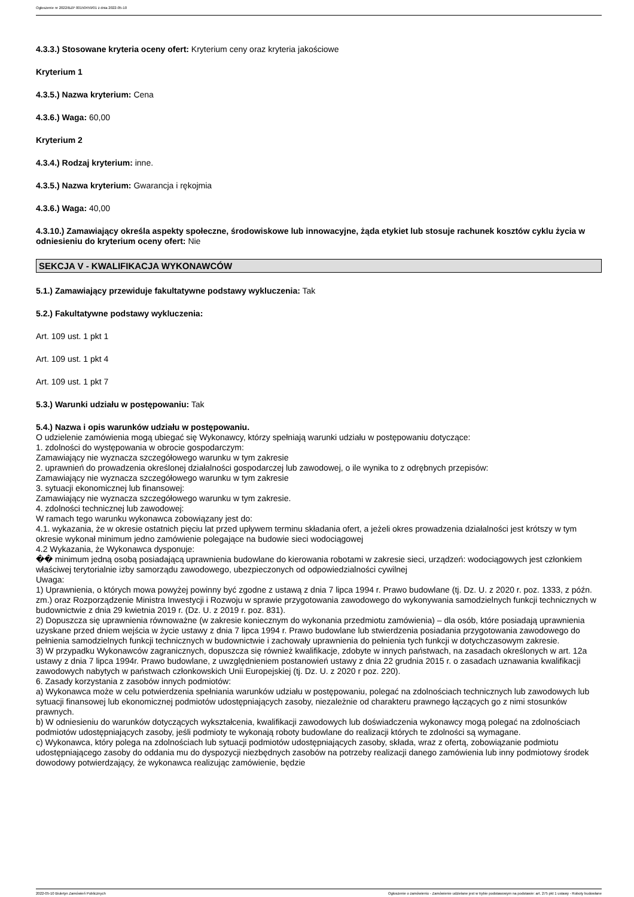Ogłoszenie nr 2022/BZP 00150459/01 z dnia 2022-05-10
4.3.3.) Stosowane kryteria oceny ofert: Kryterium ceny oraz kryteria jakościowe
Kryterium 1
4.3.5.) Nazwa kryterium: Cena
4.3.6.) Waga: 60,00
Kryterium 2
4.3.4.) Rodzaj kryterium: inne.
4.3.5.) Nazwa kryterium: Gwarancja i rękojmia
4.3.6.) Waga: 40,00
4.3.10.) Zamawiający określa aspekty społeczne, środowiskowe lub innowacyjne, żąda etykiet lub stosuje rachunek kosztów cyklu życia w odniesieniu do kryterium oceny ofert: Nie
SEKCJA V - KWALIFIKACJA WYKONAWCÓW
5.1.) Zamawiający przewiduje fakultatywne podstawy wykluczenia: Tak
5.2.) Fakultatywne podstawy wykluczenia:
Art. 109 ust. 1 pkt 1
Art. 109 ust. 1 pkt 4
Art. 109 ust. 1 pkt 7
5.3.) Warunki udziału w postępowaniu: Tak
5.4.) Nazwa i opis warunków udziału w postępowaniu.
O udzielenie zamówienia mogą ubiegać się Wykonawcy, którzy spełniają warunki udziału w postępowaniu dotyczące:
1. zdolności do występowania w obrocie gospodarczym:
Zamawiający nie wyznacza szczegółowego warunku w tym zakresie
2. uprawnień do prowadzenia określonej działalności gospodarczej lub zawodowej, o ile wynika to z odrębnych przepisów:
Zamawiający nie wyznacza szczegółowego warunku w tym zakresie
3. sytuacji ekonomicznej lub finansowej:
Zamawiający nie wyznacza szczegółowego warunku w tym zakresie.
4. zdolności technicznej lub zawodowej:
W ramach tego warunku wykonawca zobowiązany jest do:
4.1. wykazania, że w okresie ostatnich pięciu lat przed upływem terminu składania ofert, a jeżeli okres prowadzenia działalności jest krótszy w tym okresie wykonał minimum jedno zamówienie polegające na budowie sieci wodociągowej
4.2 Wykazania, że Wykonawca dysponuje:
�� minimum jedną osobą posiadającą uprawnienia budowlane do kierowania robotami w zakresie sieci, urządzeń: wodociągowych jest członkiem właściwej terytorialnie izby samorządu zawodowego, ubezpieczonych od odpowiedzialności cywilnej
Uwaga:
1) Uprawnienia, o których mowa powyżej powinny być zgodne z ustawą z dnia 7 lipca 1994 r. Prawo budowlane (tj. Dz. U. z 2020 r. poz. 1333, z późn. zm.) oraz Rozporządzenie Ministra Inwestycji i Rozwoju w sprawie przygotowania zawodowego do wykonywania samodzielnych funkcji technicznych w budownictwie z dnia 29 kwietnia 2019 r. (Dz. U. z 2019 r. poz. 831).
2) Dopuszcza się uprawnienia równoważne (w zakresie koniecznym do wykonania przedmiotu zamówienia) – dla osób, które posiadają uprawnienia uzyskane przed dniem wejścia w życie ustawy z dnia 7 lipca 1994 r. Prawo budowlane lub stwierdzenia posiadania przygotowania zawodowego do pełnienia samodzielnych funkcji technicznych w budownictwie i zachowały uprawnienia do pełnienia tych funkcji w dotychczasowym zakresie.
3) W przypadku Wykonawców zagranicznych, dopuszcza się również kwalifikacje, zdobyte w innych państwach, na zasadach określonych w art. 12a ustawy z dnia 7 lipca 1994r. Prawo budowlane, z uwzględnieniem postanowień ustawy z dnia 22 grudnia 2015 r. o zasadach uznawania kwalifikacji zawodowych nabytych w państwach członkowskich Unii Europejskiej (tj. Dz. U. z 2020 r poz. 220).
6. Zasady korzystania z zasobów innych podmiotów:
a) Wykonawca może w celu potwierdzenia spełniania warunków udziału w postępowaniu, polegać na zdolnościach technicznych lub zawodowych lub sytuacji finansowej lub ekonomicznej podmiotów udostępniających zasoby, niezależnie od charakteru prawnego łączących go z nimi stosunków prawnych.
b) W odniesieniu do warunków dotyczących wykształcenia, kwalifikacji zawodowych lub doświadczenia wykonawcy mogą polegać na zdolnościach podmiotów udostępniających zasoby, jeśli podmioty te wykonają roboty budowlane do realizacji których te zdolności są wymagane.
c) Wykonawca, który polega na zdolnościach lub sytuacji podmiotów udostępniających zasoby, składa, wraz z ofertą, zobowiązanie podmiotu udostępniającego zasoby do oddania mu do dyspozycji niezbędnych zasobów na potrzeby realizacji danego zamówienia lub inny podmiotowy środek dowodowy potwierdzający, że wykonawca realizując zamówienie, będzie
2022-05-10 Biuletyn Zamówień Publicznych Ogłoszenie o zamówieniu - Zamówienie udzielane jest w trybie podstawowym na podstawie: art. 275 pkt 1 ustawy - Roboty budowlane